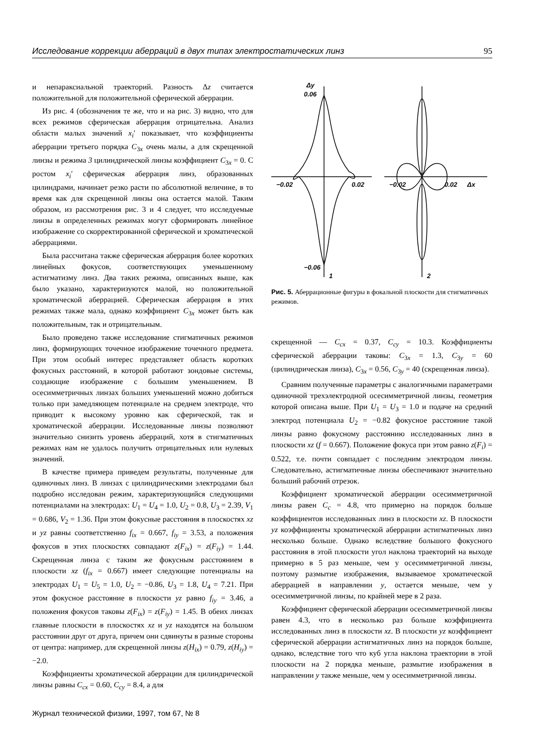Исследование коррекции аберраций в двух типах электростатических линз 95
и непараксиальной траекторий. Разность Δz считается положительной для положительной сферической аберрации.
Из рис. 4 (обозначения те же, что и на рис. 3) видно, что для всех режимов сферическая аберрация отрицательна. Анализ области малых значений x<sub>i</sub>′ показывает, что коэффициенты аберрации третьего порядка C<sub>3x</sub> очень малы, а для скрещенной линзы и режима 3 цилиндрической линзы коэффициент C<sub>3x</sub> = 0. С ростом x<sub>i</sub>′ сферическая аберрация линз, образованных цилиндрами, начинает резко расти по абсолютной величине, в то время как для скрещенной линзы она остается малой. Таким образом, из рассмотрения рис. 3 и 4 следует, что исследуемые линзы в определенных режимах могут сформировать линейное изображение со скорректированной сферической и хроматической аберрациями.
Была рассчитана также сферическая аберрация более коротких линейных фокусов, соответствующих уменьшенному астигматизму линз. Два таких режима, описанных выше, как было указано, характеризуются малой, но положительной хроматической аберрацией. Сферическая аберрация в этих режимах также мала, однако коэффициент C<sub>3x</sub> может быть как положительным, так и отрицательным.
Было проведено также исследование стигматичных режимов линз, формирующих точечное изображение точечного предмета. При этом особый интерес представляет область коротких фокусных расстояний, в которой работают зондовые системы, создающие изображение с большим уменьшением. В осесимметричных линзах больших уменьшений можно добиться только при замедляющем потенциале на среднем электроде, что приводит к высокому уровню как сферической, так и хроматической аберрации. Исследованные линзы позволяют значительно снизить уровень аберраций, хотя в стигматичных режимах нам не удалось получить отрицательных или нулевых значений.
В качестве примера приведем результаты, полученные для одиночных линз. В линзах с цилиндрическими электродами был подробно исследован режим, характеризующийся следующими потенциалами на электродах: U<sub>1</sub> = U<sub>4</sub> = 1.0, U<sub>2</sub> = 0.8, U<sub>3</sub> = 2.39, V<sub>1</sub> = 0.686, V<sub>2</sub> = 1.36. При этом фокусные расстояния в плоскостях xz и yz равны соответственно f<sub>ix</sub> = 0.667, f<sub>iy</sub> = 3.53, а положения фокусов в этих плоскостях совпадают z(F<sub>ix</sub>) = z(F<sub>iy</sub>) = 1.44. Скрещенная линза с таким же фокусным расстоянием в плоскости xz (f<sub>ix</sub> = 0.667) имеет следующие потенциалы на электродах U<sub>1</sub> = U<sub>5</sub> = 1.0, U<sub>2</sub> = −0.86, U<sub>3</sub> = 1.8, U<sub>4</sub> = 7.21. При этом фокусное расстояние в плоскости yz равно f<sub>iy</sub> = 3.46, а положения фокусов таковы z(F<sub>ix</sub>) = z(F<sub>iy</sub>) = 1.45. В обеих линзах главные плоскости в плоскостях xz и yz находятся на большом расстоянии друг от друга, причем они сдвинуты в разные стороны от центра: например, для скрещенной линзы z(H<sub>ix</sub>) = 0.79, z(H<sub>iy</sub>) = −2.0.
Коэффициенты хроматической аберрации для цилиндрической линзы равны C<sub>cx</sub> = 0.60, C<sub>cy</sub> = 8.4, а для
Δy
0.06
−0.02
0.02
−0.06
1
−0.02
0.02
Δx
2
Рис. 5. Аберрационные фигуры в фокальной плоскости для стигматичных режимов.
скрещенной — C<sub>cx</sub> = 0.37, C<sub>cy</sub> = 10.3. Коэффициенты сферической аберрации таковы: C<sub>3x</sub> = 1.3, C<sub>3y</sub> = 60 (цилиндрическая линза), C<sub>3x</sub> = 0.56, C<sub>3y</sub> = 40 (скрещенная линза).
Сравним полученные параметры с аналогичными параметрами одиночной трехэлектродной осесимметричной линзы, геометрия которой описана выше. При U<sub>1</sub> = U<sub>3</sub> = 1.0 и подаче на средний электрод потенциала U<sub>2</sub> = −0.82 фокусное расстояние такой линзы равно фокусному расстоянию исследованных линз в плоскости xz (f = 0.667). Положение фокуса при этом равно z(F<sub>i</sub>) = 0.522, т.е. почти совпадает с последним электродом линзы. Следовательно, астигматичные линзы обеспечивают значительно больший рабочий отрезок.
Коэффициент хроматической аберрации осесимметричной линзы равен C<sub>c</sub> = 4.8, что примерно на порядок больше коэффициентов исследованных линз в плоскости xz. В плоскости yz коэффициенты хроматической аберрации астигматичных линз несколько больше. Однако вследствие большого фокусного расстояния в этой плоскости угол наклона траекторий на выходе примерно в 5 раз меньше, чем у осесимметричной линзы, поэтому размытие изображения, вызываемое хроматической аберрацией в направлении y, остается меньше, чем у осесимметричной линзы, по крайней мере в 2 раза.
Коэффициент сферической аберрации осесимметричной линзы равен 4.3, что в несколько раз больше коэффициента исследованных линз в плоскости xz. В плоскости yz коэффициент сферической аберрации астигматичных линз на порядок больше, однако, вследствие того что куб угла наклона траектории в этой плоскости на 2 порядка меньше, размытие изображения в направлении y также меньше, чем у осесимметричной линзы.
Журнал технической физики, 1997, том 67, № 8